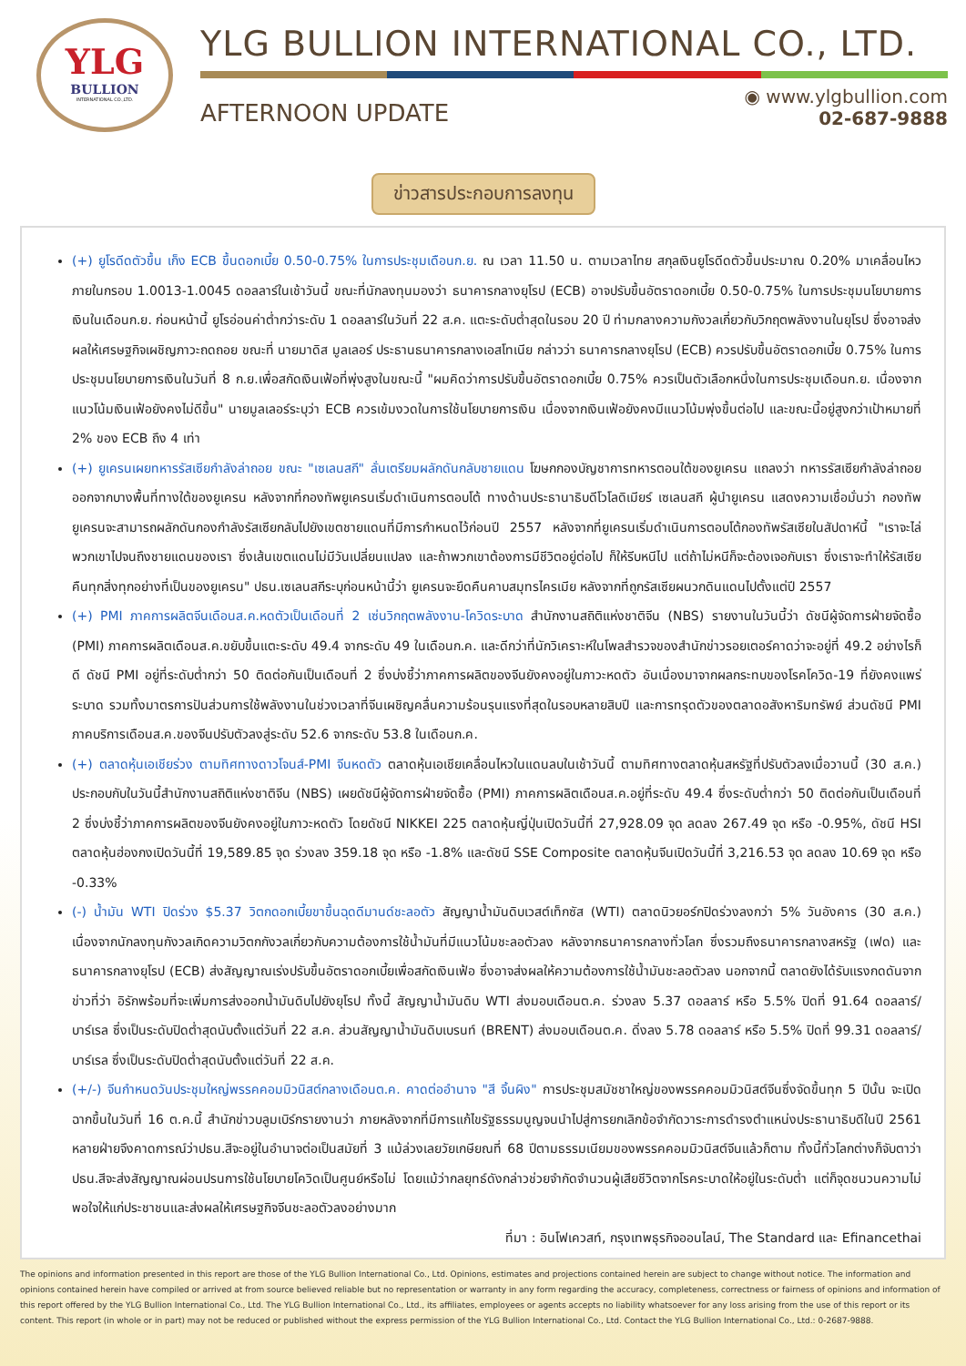YLG
BULLION
INTERNATIONAL CO.,LTD.
YLG BULLION INTERNATIONAL CO., LTD.
AFTERNOON UPDATE
◉ www.ylgbullion.com
02-687-9888
ข่าวสารประกอบการลงทุน
(+) ยูโรดีดตัวขึ้น เก็ง ECB ขึ้นดอกเบี้ย 0.50-0.75% ในการประชุมเดือนก.ย. ณ เวลา 11.50 น. ตามเวลาไทย สกุลเงินยูโรดีดตัวขึ้นประมาณ 0.20% มาเคลื่อนไหวภายในกรอบ 1.0013-1.0045 ดอลลาร์ในเช้าวันนี้ ขณะที่นักลงทุนมองว่า ธนาคารกลางยุโรป (ECB) อาจปรับขึ้นอัตราดอกเบี้ย 0.50-0.75% ในการประชุมนโยบายการเงินในเดือนก.ย. ก่อนหน้านี้ ยูโรอ่อนค่าต่ำกว่าระดับ 1 ดอลลาร์ในวันที่ 22 ส.ค. แตะระดับต่ำสุดในรอบ 20 ปี ท่ามกลางความกังวลเกี่ยวกับวิกฤตพลังงานในยุโรป ซึ่งอาจส่งผลให้เศรษฐกิจเผชิญภาวะถดถอย ขณะที่ นายมาดิส มูลเลอร์ ประธานธนาคารกลางเอสโทเนีย กล่าวว่า ธนาคารกลางยุโรป (ECB) ควรปรับขึ้นอัตราดอกเบี้ย 0.75% ในการประชุมนโยบายการเงินในวันที่ 8 ก.ย.เพื่อสกัดเงินเฟ้อที่พุ่งสูงในขณะนี้ "ผมคิดว่าการปรับขึ้นอัตราดอกเบี้ย 0.75% ควรเป็นตัวเลือกหนึ่งในการประชุมเดือนก.ย. เนื่องจากแนวโน้มเงินเฟ้อยังคงไม่ดีขึ้น" นายมูลเลอร์ระบุว่า ECB ควรเข้มงวดในการใช้นโยบายการเงิน เนื่องจากเงินเฟ้อยังคงมีแนวโน้มพุ่งขึ้นต่อไป และขณะนี้อยู่สูงกว่าเป้าหมายที่ 2% ของ ECB ถึง 4 เท่า
(+) ยูเครนเผยทหารรัสเซียกำลังล่าถอย ขณะ "เซเลนสกี" ลั่นเตรียมผลักดันกลับชายแดน โฆษกกองบัญชาการทหารตอนใต้ของยูเครน แถลงว่า ทหารรัสเซียกำลังล่าถอยออกจากบางพื้นที่ทางใต้ของยูเครน หลังจากที่กองทัพยูเครนเริ่มดำเนินการตอบโต้ ทางด้านประธานาธิบดีโวโลดิเมียร์ เซเลนสกี ผู้นำยูเครน แสดงความเชื่อมั่นว่า กองทัพยูเครนจะสามารถผลักดันกองกำลังรัสเซียกลับไปยังเขตชายแดนที่มีการกำหนดไว้ก่อนปี 2557 หลังจากที่ยูเครนเริ่มดำเนินการตอบโต้กองทัพรัสเซียในสัปดาห์นี้ "เราจะไล่พวกเขาไปจนถึงชายแดนของเรา ซึ่งเส้นเขตแดนไม่มีวันเปลี่ยนแปลง และถ้าพวกเขาต้องการมีชีวิตอยู่ต่อไป ก็ให้รีบหนีไป แต่ถ้าไม่หนีก็จะต้องเจอกับเรา ซึ่งเราจะทำให้รัสเซียคืนทุกสิ่งทุกอย่างที่เป็นของยูเครน" ปธน.เซเลนสกีระบุก่อนหน้านี้ว่า ยูเครนจะยึดคืนคาบสมุทรไครเมีย หลังจากที่ถูกรัสเซียผนวกดินแดนไปตั้งแต่ปี 2557
(+) PMI ภาคการผลิตจีนเดือนส.ค.หดตัวเป็นเดือนที่ 2 เซ่นวิกฤตพลังงาน-โควิดระบาด สำนักงานสถิติแห่งชาติจีน (NBS) รายงานในวันนี้ว่า ดัชนีผู้จัดการฝ่ายจัดซื้อ (PMI) ภาคการผลิตเดือนส.ค.ขยับขึ้นแตะระดับ 49.4 จากระดับ 49 ในเดือนก.ค. และดีกว่าที่นักวิเคราะห์ในโพลสำรวจของสำนักข่าวรอยเตอร์คาดว่าจะอยู่ที่ 49.2 อย่างไรก็ดี ดัชนี PMI อยู่ที่ระดับต่ำกว่า 50 ติดต่อกันเป็นเดือนที่ 2 ซึ่งบ่งชี้ว่าภาคการผลิตของจีนยังคงอยู่ในภาวะหดตัว อันเนื่องมาจากผลกระทบของโรคโควิด-19 ที่ยังคงแพร่ระบาด รวมทั้งมาตรการปันส่วนการใช้พลังงานในช่วงเวลาที่จีนเผชิญคลื่นความร้อนรุนแรงที่สุดในรอบหลายสิบปี และการทรุดตัวของตลาดอสังหาริมทรัพย์ ส่วนดัชนี PMI ภาคบริการเดือนส.ค.ของจีนปรับตัวลงสู่ระดับ 52.6 จากระดับ 53.8 ในเดือนก.ค.
(+) ตลาดหุ้นเอเชียร่วง ตามทิศทางดาวโจนส์-PMI จีนหดตัว ตลาดหุ้นเอเชียเคลื่อนไหวในแดนลบในเช้าวันนี้ ตามทิศทางตลาดหุ้นสหรัฐที่ปรับตัวลงเมื่อวานนี้ (30 ส.ค.) ประกอบกับในวันนี้สำนักงานสถิติแห่งชาติจีน (NBS) เผยดัชนีผู้จัดการฝ่ายจัดซื้อ (PMI) ภาคการผลิตเดือนส.ค.อยู่ที่ระดับ 49.4 ซึ่งระดับต่ำกว่า 50 ติดต่อกันเป็นเดือนที่ 2 ซึ่งบ่งชี้ว่าภาคการผลิตของจีนยังคงอยู่ในภาวะหดตัว โดยดัชนี NIKKEI 225 ตลาดหุ้นญี่ปุ่นเปิดวันนี้ที่ 27,928.09 จุด ลดลง 267.49 จุด หรือ -0.95%, ดัชนี HSI ตลาดหุ้นฮ่องกงเปิดวันนี้ที่ 19,589.85 จุด ร่วงลง 359.18 จุด หรือ -1.8% และดัชนี SSE Composite ตลาดหุ้นจีนเปิดวันนี้ที่ 3,216.53 จุด ลดลง 10.69 จุด หรือ -0.33%
(-) น้ำมัน WTI ปิดร่วง $5.37 วิตกดอกเบี้ยขาขึ้นฉุดดีมานด์ชะลอตัว สัญญาน้ำมันดิบเวสต์เท็กซัส (WTI) ตลาดนิวยอร์กปิดร่วงลงกว่า 5% วันอังคาร (30 ส.ค.) เนื่องจากนักลงทุนกังวลเกิดความวิตกกังวลเกี่ยวกับความต้องการใช้น้ำมันที่มีแนวโน้มชะลอตัวลง หลังจากธนาคารกลางทั่วโลก ซึ่งรวมถึงธนาคารกลางสหรัฐ (เฟด) และธนาคารกลางยุโรป (ECB) ส่งสัญญาณเร่งปรับขึ้นอัตราดอกเบี้ยเพื่อสกัดเงินเฟ้อ ซึ่งอาจส่งผลให้ความต้องการใช้น้ำมันชะลอตัวลง นอกจากนี้ ตลาดยังได้รับแรงกดดันจากข่าวที่ว่า อิรักพร้อมที่จะเพิ่มการส่งออกน้ำมันดิบไปยังยุโรป ทั้งนี้ สัญญาน้ำมันดิบ WTI ส่งมอบเดือนต.ค. ร่วงลง 5.37 ดอลลาร์ หรือ 5.5% ปิดที่ 91.64 ดอลลาร์/บาร์เรล ซึ่งเป็นระดับปิดต่ำสุดนับตั้งแต่วันที่ 22 ส.ค. ส่วนสัญญาน้ำมันดิบเบรนท์ (BRENT) ส่งมอบเดือนต.ค. ดิ่งลง 5.78 ดอลลาร์ หรือ 5.5% ปิดที่ 99.31 ดอลลาร์/บาร์เรล ซึ่งเป็นระดับปิดต่ำสุดนับตั้งแต่วันที่ 22 ส.ค.
(+/-) จีนกำหนดวันประชุมใหญ่พรรคคอมมิวนิสต์กลางเดือนต.ค. คาดต่ออำนาจ "สี จิ้นผิง" การประชุมสมัชชาใหญ่ของพรรคคอมมิวนิสต์จีนซึ่งจัดขึ้นทุก 5 ปีนั้น จะเปิดฉากขึ้นในวันที่ 16 ต.ค.นี้ สำนักข่าวบลูมเบิร์กรายงานว่า ภายหลังจากที่มีการแก้ไขรัฐธรรมนูญจนนำไปสู่การยกเลิกข้อจำกัดวาระการดำรงตำแหน่งประธานาธิบดีในปี 2561 หลายฝ่ายจึงคาดการณ์ว่าปธน.สีจะอยู่ในอำนาจต่อเป็นสมัยที่ 3 แม้ล่วงเลยวัยเกษียณที่ 68 ปีตามธรรมเนียมของพรรคคอมมิวนิสต์จีนแล้วก็ตาม ทั้งนี้ทั่วโลกต่างก็จับตาว่าปธน.สีจะส่งสัญญาณผ่อนปรนการใช้นโยบายโควิดเป็นศูนย์หรือไม่ โดยแม้ว่ากลยุทธ์ดังกล่าวช่วยจำกัดจำนวนผู้เสียชีวิตจากโรคระบาดให้อยู่ในระดับต่ำ แต่ก็จุดชนวนความไม่พอใจให้แก่ประชาชนและส่งผลให้เศรษฐกิจจีนชะลอตัวลงอย่างมาก
ที่มา : อินโฟเควสท์, กรุงเทพธุรกิจออนไลน์, The Standard และ Efinancethai
The opinions and information presented in this report are those of the YLG Bullion International Co., Ltd. Opinions, estimates and projections contained herein are subject to change without notice. The information and opinions contained herein have compiled or arrived at from source believed reliable but no representation or warranty in any form regarding the accuracy, completeness, correctness or fairness of opinions and information of this report offered by the YLG Bullion International Co., Ltd. The YLG Bullion International Co., Ltd., its affiliates, employees or agents accepts no liability whatsoever for any loss arising from the use of this report or its content. This report (in whole or in part) may not be reduced or published without the express permission of the YLG Bullion International Co., Ltd. Contact the YLG Bullion International Co., Ltd.: 0-2687-9888.